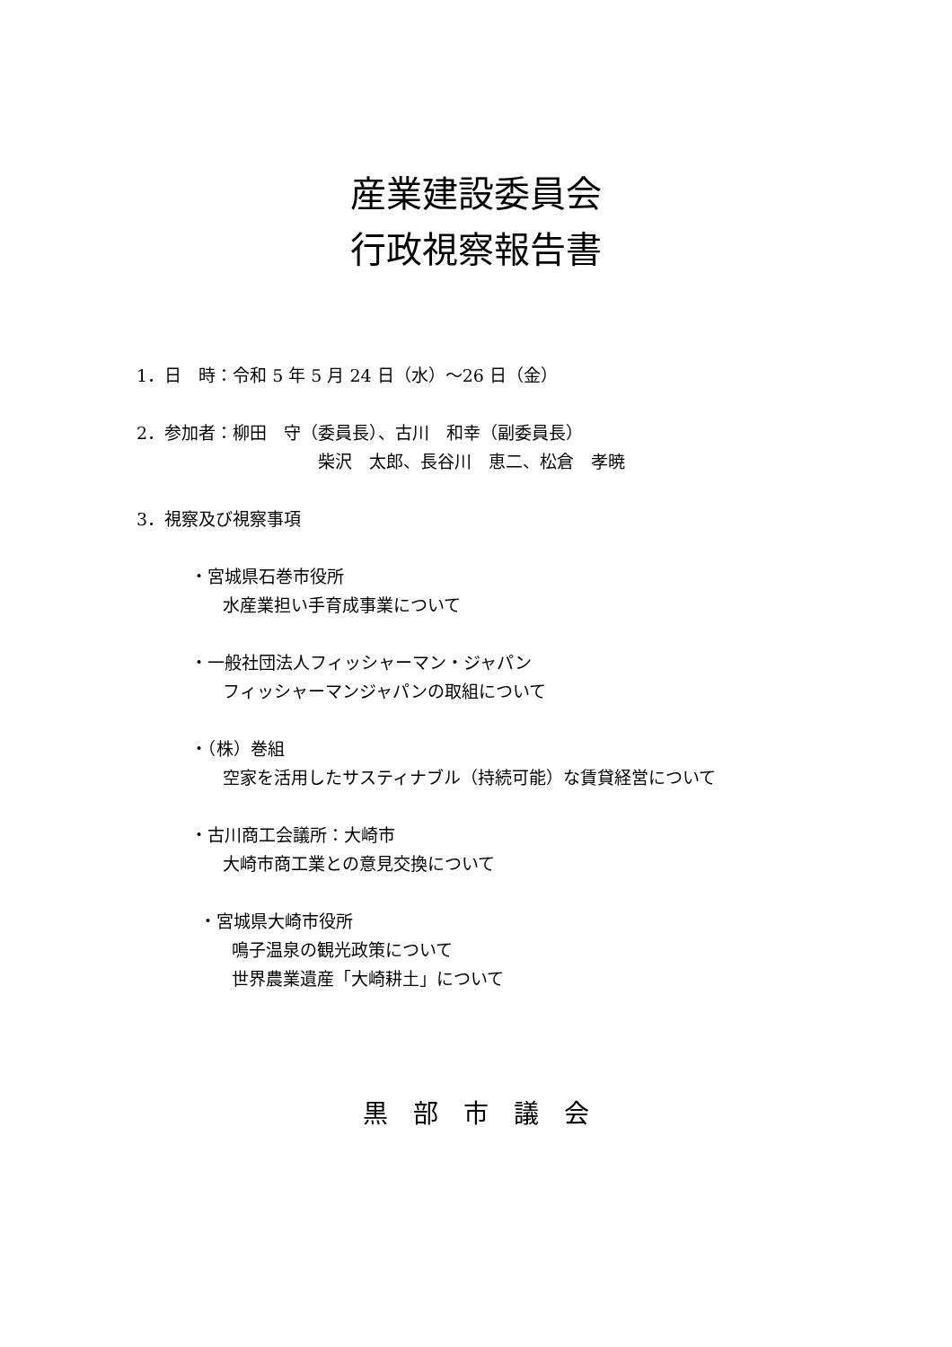産業建設委員会
行政視察報告書
1．日　時：令和 5 年 5 月 24 日（水）～26 日（金）
2．参加者：柳田　守（委員長）、古川　和幸（副委員長）
柴沢　太郎、長谷川　恵二、松倉　孝暁
3．視察及び視察事項
・宮城県石巻市役所
水産業担い手育成事業について
・一般社団法人フィッシャーマン・ジャパン
フィッシャーマンジャパンの取組について
・（株）巻組
空家を活用したサスティナブル（持続可能）な賃貸経営について
・古川商工会議所：大崎市
大崎市商工業との意見交換について
・宮城県大崎市役所
鳴子温泉の観光政策について
世界農業遺産「大崎耕土」について
黒　部　市　議　会